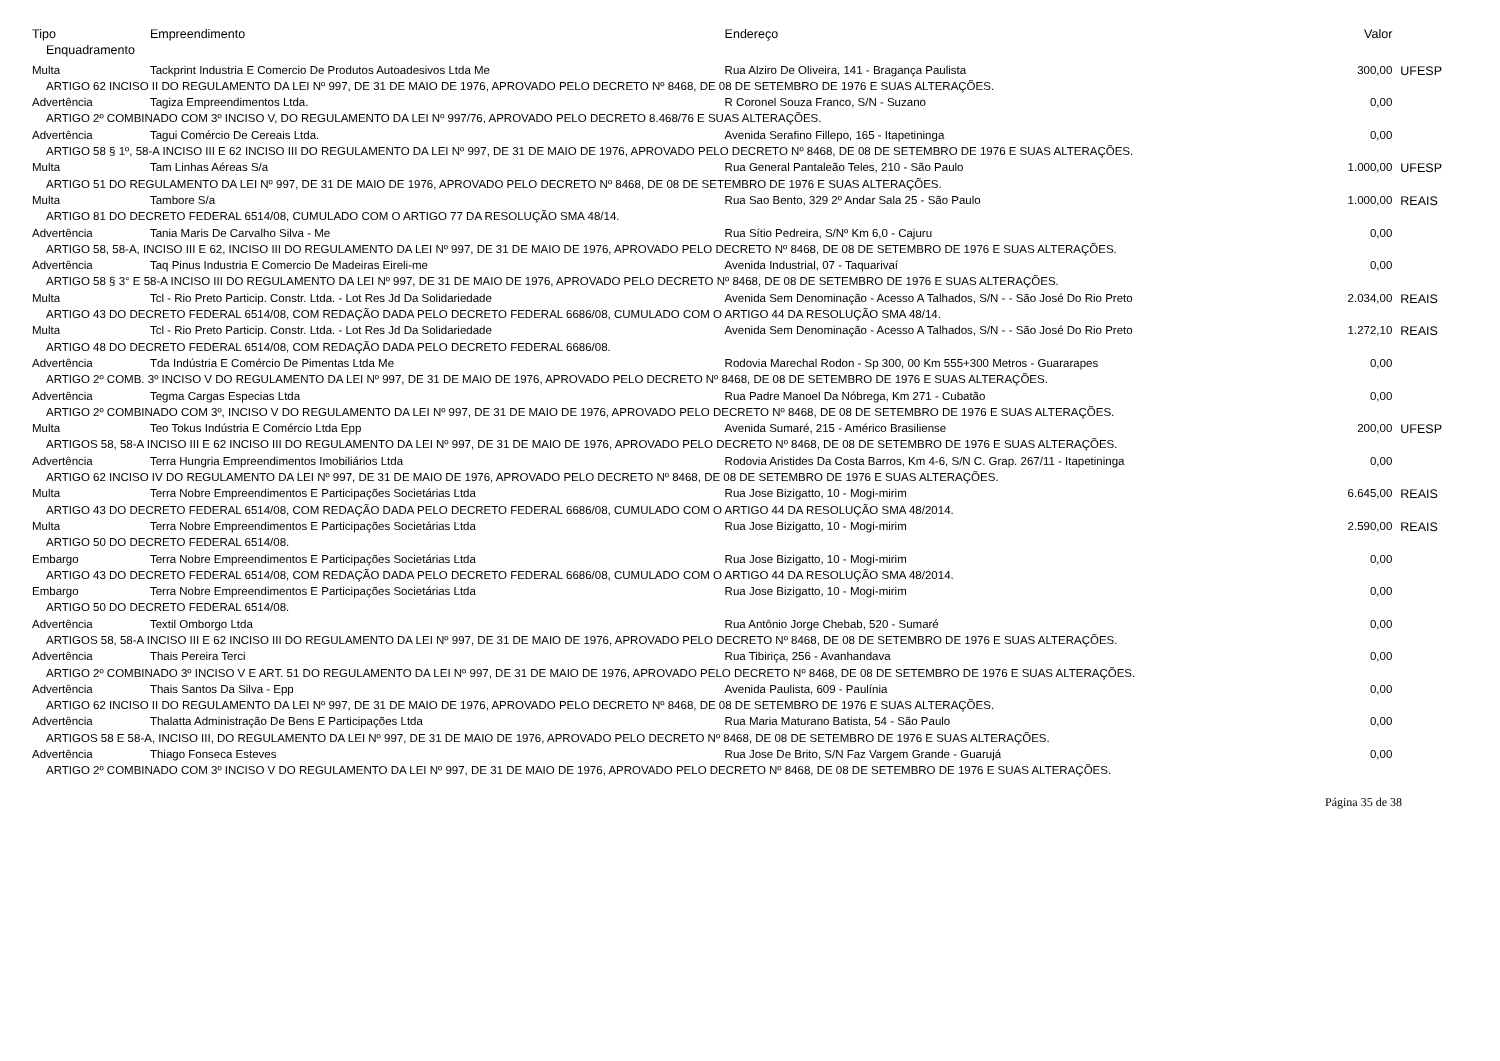| Tipo | Empreendimento | Endereço | Valor | |
| --- | --- | --- | --- | --- |
| Enquadramento | | | | |
| Multa | Tackprint Industria E Comercio De Produtos Autoadesivos Ltda Me | Rua Alziro De Oliveira, 141 - Bragança Paulista | 300,00 | UFESP |
| ARTIGO 62 INCISO II DO REGULAMENTO DA LEI Nº 997, DE 31 DE MAIO DE 1976, APROVADO PELO DECRETO Nº 8468, DE 08 DE SETEMBRO DE 1976 E SUAS ALTERAÇÕES. | | | | |
| Advertência | Tagiza Empreendimentos Ltda. | R Coronel Souza Franco, S/N - Suzano | 0,00 | |
| ARTIGO 2º COMBINADO COM 3º INCISO V, DO REGULAMENTO DA LEI Nº 997/76, APROVADO PELO DECRETO 8.468/76 E SUAS ALTERAÇÕES. | | | | |
| Advertência | Tagui Comércio De Cereais Ltda. | Avenida Serafino Fillepo, 165 - Itapetininga | 0,00 | |
| ARTIGO 58 § 1º, 58-A INCISO III E 62 INCISO III DO REGULAMENTO DA LEI Nº 997, DE 31 DE MAIO DE 1976, APROVADO PELO DECRETO Nº 8468, DE 08 DE SETEMBRO DE 1976 E SUAS ALTERAÇÕES. | | | | |
| Multa | Tam Linhas Aéreas S/a | Rua General Pantaleão Teles, 210 - São Paulo | 1.000,00 | UFESP |
| ARTIGO 51 DO REGULAMENTO DA LEI Nº 997, DE 31 DE MAIO DE 1976, APROVADO PELO DECRETO Nº 8468, DE 08 DE SETEMBRO DE 1976 E SUAS ALTERAÇÕES. | | | | |
| Multa | Tambore S/a | Rua Sao Bento, 329 2º Andar Sala 25 - São Paulo | 1.000,00 | REAIS |
| ARTIGO 81 DO DECRETO FEDERAL 6514/08, CUMULADO COM O ARTIGO 77 DA RESOLUÇÃO SMA 48/14. | | | | |
| Advertência | Tania Maris De Carvalho Silva - Me | Rua Sítio Pedreira, S/Nº Km 6,0 - Cajuru | 0,00 | |
| ARTIGO 58, 58-A, INCISO III E 62, INCISO III DO REGULAMENTO DA LEI Nº 997, DE 31 DE MAIO DE 1976, APROVADO PELO DECRETO Nº 8468, DE 08 DE SETEMBRO DE 1976 E SUAS ALTERAÇÕES. | | | | |
| Advertência | Taq Pinus Industria E Comercio De Madeiras Eireli-me | Avenida Industrial, 07 - Taquarivaí | 0,00 | |
| ARTIGO 58 § 3° E 58-A INCISO III DO REGULAMENTO DA LEI Nº 997, DE 31 DE MAIO DE 1976, APROVADO PELO DECRETO Nº 8468, DE 08 DE SETEMBRO DE 1976 E SUAS ALTERAÇÕES. | | | | |
| Multa | Tcl - Rio Preto Particip. Constr. Ltda. - Lot Res Jd Da Solidariedade | Avenida Sem Denominação - Acesso A Talhados, S/N - - São José Do Rio Preto | 2.034,00 | REAIS |
| ARTIGO 43 DO DECRETO FEDERAL 6514/08, COM REDAÇÃO DADA PELO DECRETO FEDERAL 6686/08, CUMULADO COM O ARTIGO 44 DA RESOLUÇÃO SMA 48/14. | | | | |
| Multa | Tcl - Rio Preto Particip. Constr. Ltda. - Lot Res Jd Da Solidariedade | Avenida Sem Denominação - Acesso A Talhados, S/N - - São José Do Rio Preto | 1.272,10 | REAIS |
| ARTIGO 48 DO DECRETO FEDERAL 6514/08, COM REDAÇÃO DADA PELO DECRETO FEDERAL 6686/08. | | | | |
| Advertência | Tda Indústria E Comércio De Pimentas Ltda Me | Rodovia Marechal Rodon - Sp 300, 00 Km 555+300 Metros - Guararapes | 0,00 | |
| ARTIGO 2º COMB. 3º INCISO V DO REGULAMENTO DA LEI Nº 997, DE 31 DE MAIO DE 1976, APROVADO PELO DECRETO Nº 8468, DE 08 DE SETEMBRO DE 1976 E SUAS ALTERAÇÕES. | | | | |
| Advertência | Tegma Cargas Especias Ltda | Rua Padre Manoel Da Nóbrega, Km 271 - Cubatão | 0,00 | |
| ARTIGO 2º COMBINADO COM 3º, INCISO V DO REGULAMENTO DA LEI Nº 997, DE 31 DE MAIO DE 1976, APROVADO PELO DECRETO Nº 8468, DE 08 DE SETEMBRO DE 1976 E SUAS ALTERAÇÕES. | | | | |
| Multa | Teo Tokus Indústria E Comércio Ltda Epp | Avenida Sumaré, 215 - Américo Brasiliense | 200,00 | UFESP |
| ARTIGOS 58, 58-A INCISO III E 62 INCISO III DO REGULAMENTO DA LEI Nº 997, DE 31 DE MAIO DE 1976, APROVADO PELO DECRETO Nº 8468, DE 08 DE SETEMBRO DE 1976 E SUAS ALTERAÇÕES. | | | | |
| Advertência | Terra Hungria Empreendimentos Imobiliários Ltda | Rodovia Aristides Da Costa Barros, Km 4-6, S/N C. Grap. 267/11 - Itapetininga | 0,00 | |
| ARTIGO 62 INCISO IV DO REGULAMENTO DA LEI Nº 997, DE 31 DE MAIO DE 1976, APROVADO PELO DECRETO Nº 8468, DE 08 DE SETEMBRO DE 1976 E SUAS ALTERAÇÕES. | | | | |
| Multa | Terra Nobre Empreendimentos E Participações Societárias Ltda | Rua Jose Bizigatto, 10 - Mogi-mirim | 6.645,00 | REAIS |
| ARTIGO 43 DO DECRETO FEDERAL 6514/08, COM REDAÇÃO DADA PELO DECRETO FEDERAL 6686/08, CUMULADO COM O ARTIGO 44 DA RESOLUÇÃO SMA 48/2014. | | | | |
| Multa | Terra Nobre Empreendimentos E Participações Societárias Ltda | Rua Jose Bizigatto, 10 - Mogi-mirim | 2.590,00 | REAIS |
| ARTIGO 50 DO DECRETO FEDERAL 6514/08. | | | | |
| Embargo | Terra Nobre Empreendimentos E Participações Societárias Ltda | Rua Jose Bizigatto, 10 - Mogi-mirim | 0,00 | |
| ARTIGO 43 DO DECRETO FEDERAL 6514/08, COM REDAÇÃO DADA PELO DECRETO FEDERAL 6686/08, CUMULADO COM O ARTIGO 44 DA RESOLUÇÃO SMA 48/2014. | | | | |
| Embargo | Terra Nobre Empreendimentos E Participações Societárias Ltda | Rua Jose Bizigatto, 10 - Mogi-mirim | 0,00 | |
| ARTIGO 50 DO DECRETO FEDERAL 6514/08. | | | | |
| Advertência | Textil Omborgo Ltda | Rua Antônio Jorge Chebab, 520 - Sumaré | 0,00 | |
| ARTIGOS 58, 58-A INCISO III E 62 INCISO III DO REGULAMENTO DA LEI Nº 997, DE 31 DE MAIO DE 1976, APROVADO PELO DECRETO Nº 8468, DE 08 DE SETEMBRO DE 1976 E SUAS ALTERAÇÕES. | | | | |
| Advertência | Thais Pereira Terci | Rua Tibiriça, 256 - Avanhandava | 0,00 | |
| ARTIGO 2º COMBINADO 3º INCISO V E ART. 51 DO REGULAMENTO DA LEI Nº 997, DE 31 DE MAIO DE 1976, APROVADO PELO DECRETO Nº 8468, DE 08 DE SETEMBRO DE 1976 E SUAS ALTERAÇÕES. | | | | |
| Advertência | Thais Santos Da Silva - Epp | Avenida Paulista, 609 - Paulínia | 0,00 | |
| ARTIGO 62 INCISO II DO REGULAMENTO DA LEI Nº 997, DE 31 DE MAIO DE 1976, APROVADO PELO DECRETO Nº 8468, DE 08 DE SETEMBRO DE 1976 E SUAS ALTERAÇÕES. | | | | |
| Advertência | Thalatta Administração De Bens E Participações Ltda | Rua Maria Maturano Batista, 54 - São Paulo | 0,00 | |
| ARTIGOS 58 E 58-A, INCISO III, DO REGULAMENTO DA LEI Nº 997, DE 31 DE MAIO DE 1976, APROVADO PELO DECRETO Nº 8468, DE 08 DE SETEMBRO DE 1976 E SUAS ALTERAÇÕES. | | | | |
| Advertência | Thiago Fonseca Esteves | Rua Jose De Brito, S/N Faz Vargem Grande - Guarujá | 0,00 | |
| ARTIGO 2º COMBINADO COM 3º INCISO V DO REGULAMENTO DA LEI Nº 997, DE 31 DE MAIO DE 1976, APROVADO PELO DECRETO Nº 8468, DE 08 DE SETEMBRO DE 1976 E SUAS ALTERAÇÕES. | | | | |
Página 35 de 38